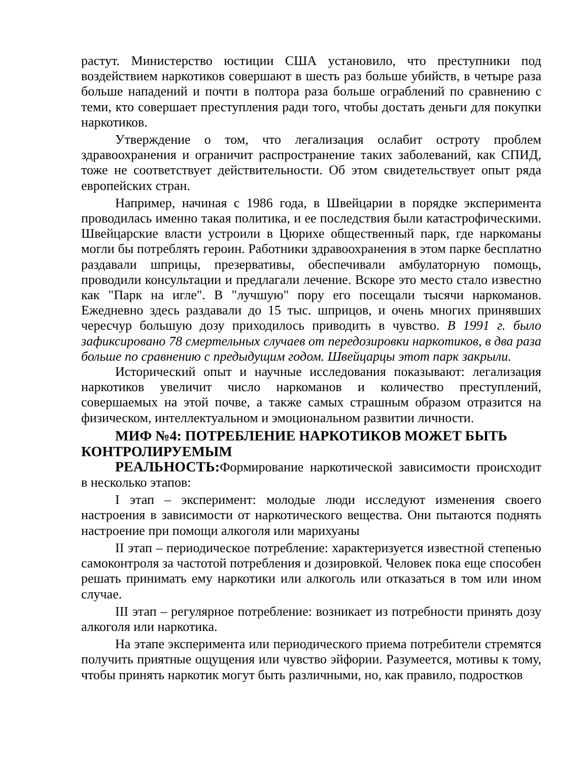растут. Министерство юстиции США установило, что преступники под воздействием наркотиков совершают в шесть раз больше убийств, в четыре раза больше нападений и почти в полтора раза больше ограблений по сравнению с теми, кто совершает преступления ради того, чтобы достать деньги для покупки наркотиков.
Утверждение о том, что легализация ослабит остроту проблем здравоохранения и ограничит распространение таких заболеваний, как СПИД, тоже не соответствует действительности. Об этом свидетельствует опыт ряда европейских стран.
Например, начиная с 1986 года, в Швейцарии в порядке эксперимента проводилась именно такая политика, и ее последствия были катастрофическими. Швейцарские власти устроили в Цюрихе общественный парк, где наркоманы могли бы потреблять героин. Работники здравоохранения в этом парке бесплатно раздавали шприцы, презервативы, обеспечивали амбулаторную помощь, проводили консультации и предлагали лечение. Вскоре это место стало известно как "Парк на игле". В "лучшую" пору его посещали тысячи наркоманов. Ежедневно здесь раздавали до 15 тыс. шприцов, и очень многих принявших чересчур большую дозу приходилось приводить в чувство. В 1991 г. было зафиксировано 78 смертельных случаев от передозировки наркотиков, в два раза больше по сравнению с предыдущим годом. Швейцарцы этот парк закрыли.
Исторический опыт и научные исследования показывают: легализация наркотиков увеличит число наркоманов и количество преступлений, совершаемых на этой почве, а также самых страшным образом отразится на физическом, интеллектуальном и эмоциональном развитии личности.
МИФ №4: ПОТРЕБЛЕНИЕ НАРКОТИКОВ МОЖЕТ БЫТЬ КОНТРОЛИРУЕМЫМ
РЕАЛЬНОСТЬ: Формирование наркотической зависимости происходит в несколько этапов:
I этап – эксперимент: молодые люди исследуют изменения своего настроения в зависимости от наркотического вещества. Они пытаются поднять настроение при помощи алкоголя или марихуаны
II этап – периодическое потребление: характеризуется известной степенью самоконтроля за частотой потребления и дозировкой. Человек пока еще способен решать принимать ему наркотики или алкоголь или отказаться в том или ином случае.
III этап – регулярное потребление: возникает из потребности принять дозу алкоголя или наркотика.
На этапе эксперимента или периодического приема потребители стремятся получить приятные ощущения или чувство эйфории. Разумеется, мотивы к тому, чтобы принять наркотик могут быть различными, но, как правило, подростков